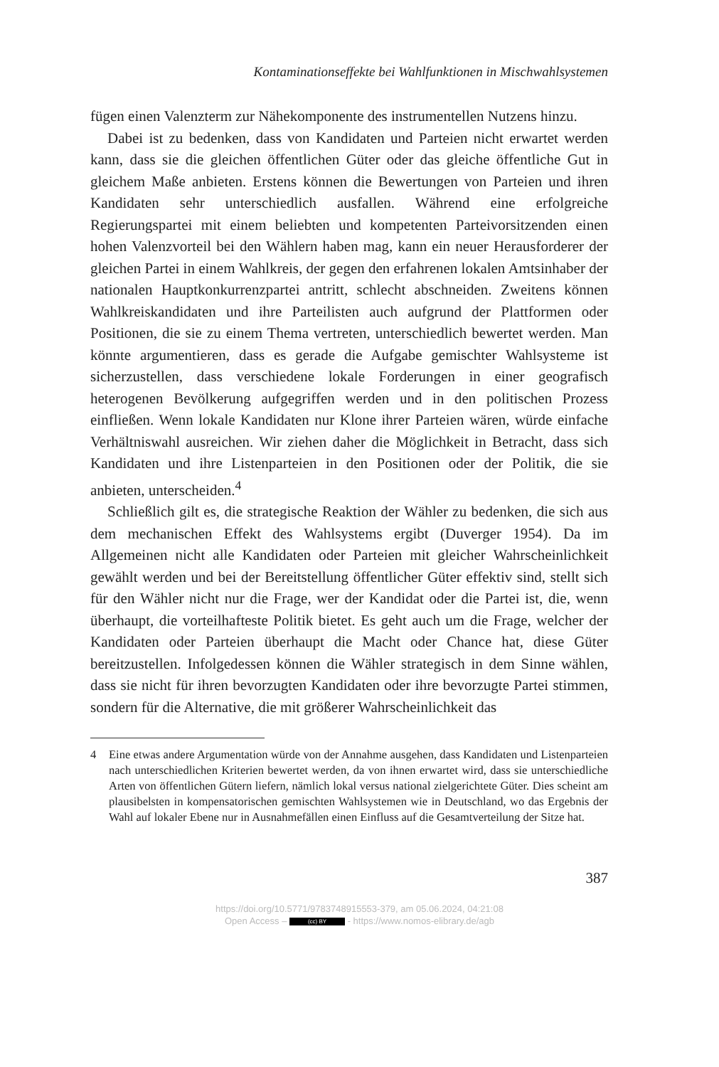Kontaminationseffekte bei Wahlfunktionen in Mischwahlsystemen
fügen einen Valenzterm zur Nähekomponente des instrumentellen Nutzens hinzu.
Dabei ist zu bedenken, dass von Kandidaten und Parteien nicht erwartet werden kann, dass sie die gleichen öffentlichen Güter oder das gleiche öffentliche Gut in gleichem Maße anbieten. Erstens können die Bewertungen von Parteien und ihren Kandidaten sehr unterschiedlich ausfallen. Während eine erfolgreiche Regierungspartei mit einem beliebten und kompetenten Parteivorsitzenden einen hohen Valenzvorteil bei den Wählern haben mag, kann ein neuer Herausforderer der gleichen Partei in einem Wahlkreis, der gegen den erfahrenen lokalen Amtsinhaber der nationalen Hauptkonkurrenzpartei antritt, schlecht abschneiden. Zweitens können Wahlkreiskandidaten und ihre Parteilisten auch aufgrund der Plattformen oder Positionen, die sie zu einem Thema vertreten, unterschiedlich bewertet werden. Man könnte argumentieren, dass es gerade die Aufgabe gemischter Wahlsysteme ist sicherzustellen, dass verschiedene lokale Forderungen in einer geografisch heterogenen Bevölkerung aufgegriffen werden und in den politischen Prozess einfließen. Wenn lokale Kandidaten nur Klone ihrer Parteien wären, würde einfache Verhältniswahl ausreichen. Wir ziehen daher die Möglichkeit in Betracht, dass sich Kandidaten und ihre Listenparteien in den Positionen oder der Politik, die sie anbieten, unterscheiden.<sup>4</sup>
Schließlich gilt es, die strategische Reaktion der Wähler zu bedenken, die sich aus dem mechanischen Effekt des Wahlsystems ergibt (Duverger 1954). Da im Allgemeinen nicht alle Kandidaten oder Parteien mit gleicher Wahrscheinlichkeit gewählt werden und bei der Bereitstellung öffentlicher Güter effektiv sind, stellt sich für den Wähler nicht nur die Frage, wer der Kandidat oder die Partei ist, die, wenn überhaupt, die vorteilhafteste Politik bietet. Es geht auch um die Frage, welcher der Kandidaten oder Parteien überhaupt die Macht oder Chance hat, diese Güter bereitzustellen. Infolgedessen können die Wähler strategisch in dem Sinne wählen, dass sie nicht für ihren bevorzugten Kandidaten oder ihre bevorzugte Partei stimmen, sondern für die Alternative, die mit größerer Wahrscheinlichkeit das
4 Eine etwas andere Argumentation würde von der Annahme ausgehen, dass Kandidaten und Listenparteien nach unterschiedlichen Kriterien bewertet werden, da von ihnen erwartet wird, dass sie unterschiedliche Arten von öffentlichen Gütern liefern, nämlich lokal versus national zielgerichtete Güter. Dies scheint am plausibelsten in kompensatorischen gemischten Wahlsystemen wie in Deutschland, wo das Ergebnis der Wahl auf lokaler Ebene nur in Ausnahmefällen einen Einfluss auf die Gesamtverteilung der Sitze hat.
387
https://doi.org/10.5771/9783748915553-379, am 05.06.2024, 04:21:08
Open Access – (cc) BY - https://www.nomos-elibrary.de/agb